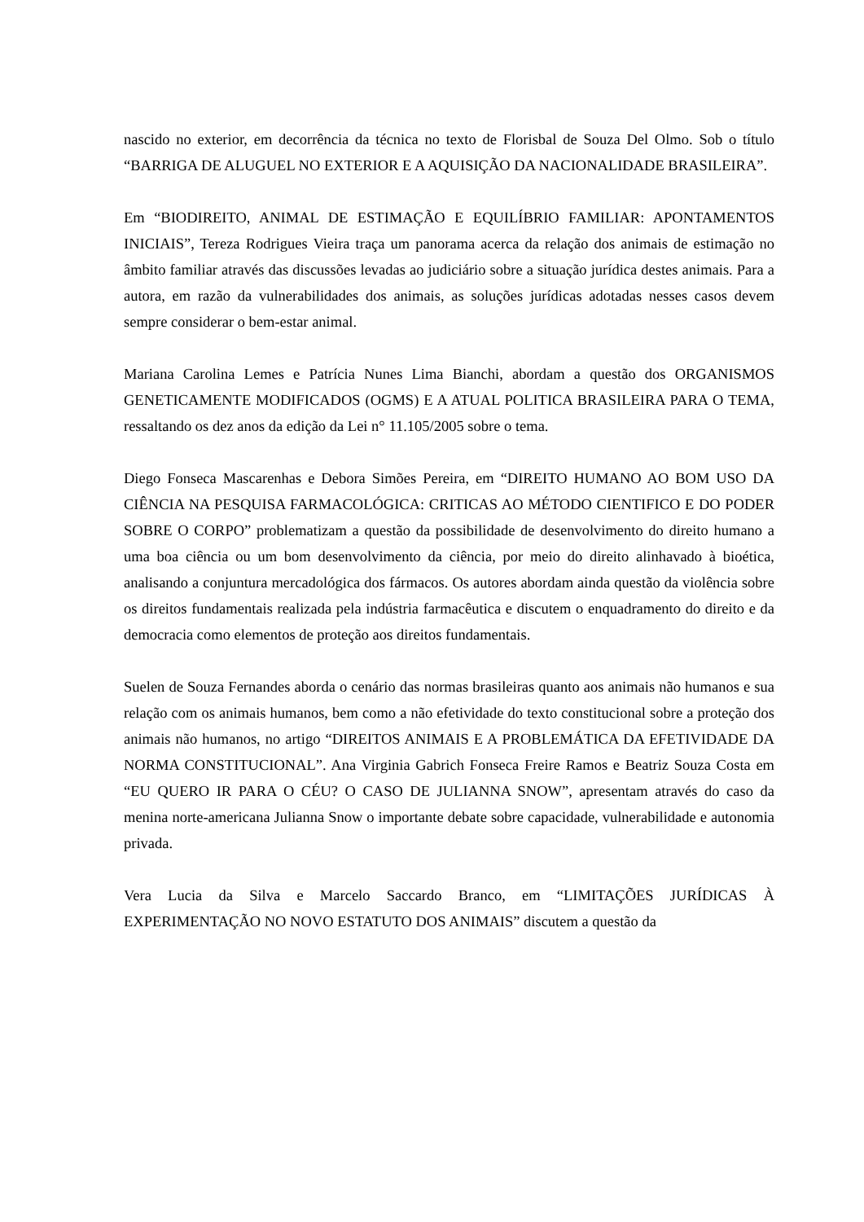nascido no exterior, em decorrência da técnica no texto de Florisbal de Souza Del Olmo. Sob o título “BARRIGA DE ALUGUEL NO EXTERIOR E A AQUISIÇÃO DA NACIONALIDADE BRASILEIRA”.
Em “BIODIREITO, ANIMAL DE ESTIMAÇÃO E EQUILÍBRIO FAMILIAR: APONTAMENTOS INICIAIS”, Tereza Rodrigues Vieira traça um panorama acerca da relação dos animais de estimação no âmbito familiar através das discussões levadas ao judiciário sobre a situação jurídica destes animais. Para a autora, em razão da vulnerabilidades dos animais, as soluções jurídicas adotadas nesses casos devem sempre considerar o bem-estar animal.
Mariana Carolina Lemes e Patrícia Nunes Lima Bianchi, abordam a questão dos ORGANISMOS GENETICAMENTE MODIFICADOS (OGMS) E A ATUAL POLITICA BRASILEIRA PARA O TEMA, ressaltando os dez anos da edição da Lei n° 11.105/2005 sobre o tema.
Diego Fonseca Mascarenhas e Debora Simões Pereira, em “DIREITO HUMANO AO BOM USO DA CIÊNCIA NA PESQUISA FARMACOLÓGICA: CRITICAS AO MÉTODO CIENTIFICO E DO PODER SOBRE O CORPO” problematizam a questão da possibilidade de desenvolvimento do direito humano a uma boa ciência ou um bom desenvolvimento da ciência, por meio do direito alinhavado à bioética, analisando a conjuntura mercadológica dos fármacos. Os autores abordam ainda questão da violência sobre os direitos fundamentais realizada pela indústria farmacêutica e discutem o enquadramento do direito e da democracia como elementos de proteção aos direitos fundamentais.
Suelen de Souza Fernandes aborda o cenário das normas brasileiras quanto aos animais não humanos e sua relação com os animais humanos, bem como a não efetividade do texto constitucional sobre a proteção dos animais não humanos, no artigo “DIREITOS ANIMAIS E A PROBLEMÁTICA DA EFETIVIDADE DA NORMA CONSTITUCIONAL”. Ana Virginia Gabrich Fonseca Freire Ramos e Beatriz Souza Costa em “EU QUERO IR PARA O CÉU? O CASO DE JULIANNA SNOW”, apresentam através do caso da menina norte-americana Julianna Snow o importante debate sobre capacidade, vulnerabilidade e autonomia privada.
Vera Lucia da Silva e Marcelo Saccardo Branco, em “LIMITAÇÕES JURÍDICAS À EXPERIMENTAÇÃO NO NOVO ESTATUTO DOS ANIMAIS” discutem a questão da